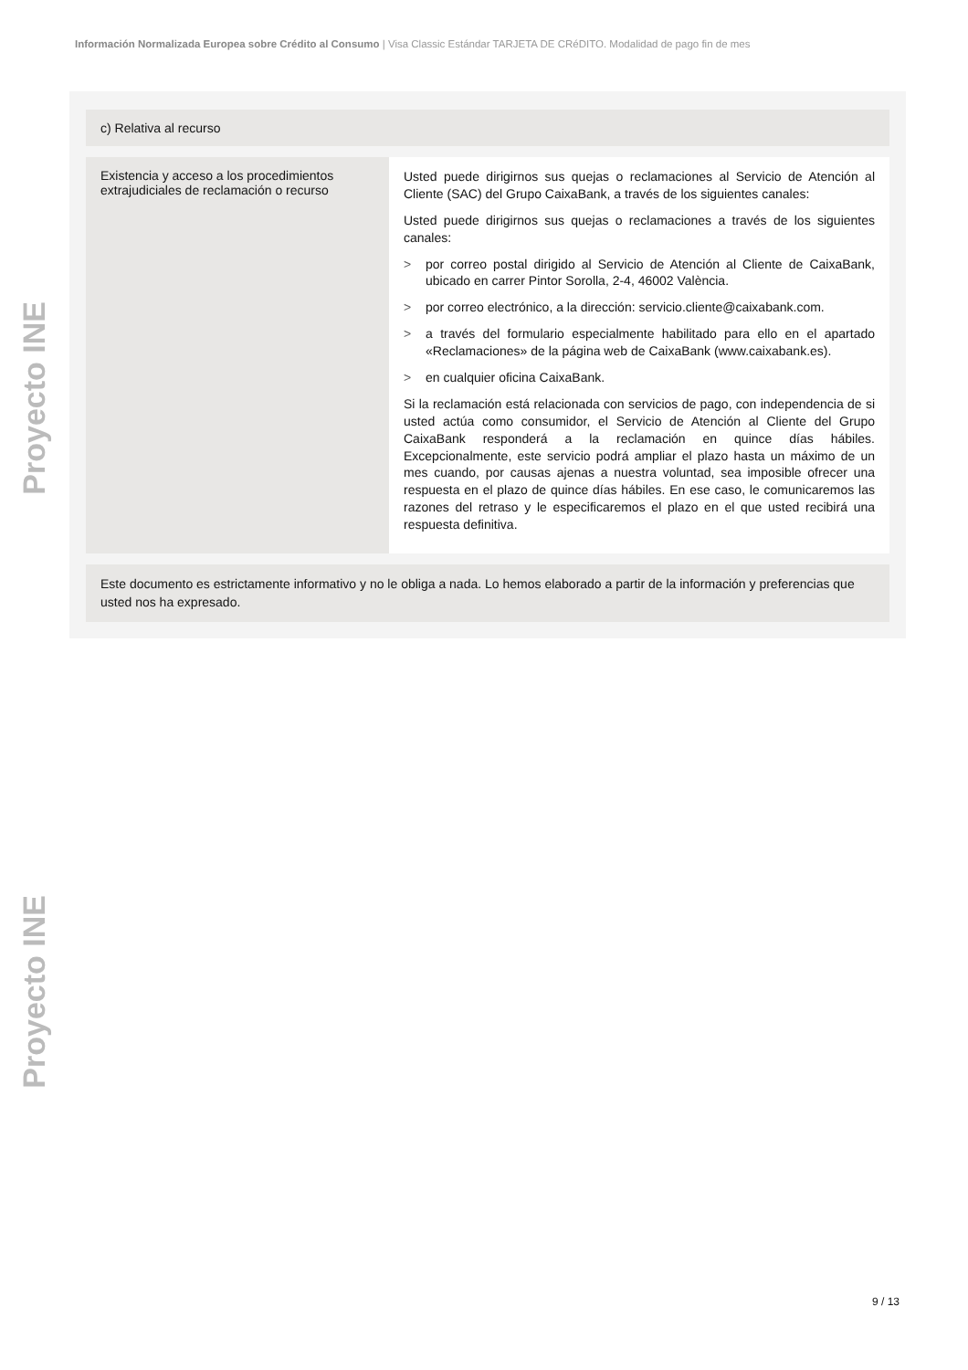Información Normalizada Europea sobre Crédito al Consumo | Visa Classic Estándar TARJETA DE CRéDITO. Modalidad de pago fin de mes
Proyecto INE
Proyecto INE
c) Relativa al recurso
| Existencia y acceso a los procedimientos extrajudiciales de reclamación o recurso | Usted puede dirigirnos sus quejas o reclamaciones al Servicio de Atención al Cliente (SAC) del Grupo CaixaBank, a través de los siguientes canales: Usted puede dirigirnos sus quejas o reclamaciones a través de los siguientes canales: > por correo postal dirigido al Servicio de Atención al Cliente de CaixaBank, ubicado en carrer Pintor Sorolla, 2-4, 46002 València. > por correo electrónico, a la dirección: servicio.cliente@caixabank.com. > a través del formulario especialmente habilitado para ello en el apartado «Reclamaciones» de la página web de CaixaBank (www.caixabank.es). > en cualquier oficina CaixaBank. Si la reclamación está relacionada con servicios de pago, con independencia de si usted actúa como consumidor, el Servicio de Atención al Cliente del Grupo CaixaBank responderá a la reclamación en quince días hábiles. Excepcionalmente, este servicio podrá ampliar el plazo hasta un máximo de un mes cuando, por causas ajenas a nuestra voluntad, sea imposible ofrecer una respuesta en el plazo de quince días hábiles. En ese caso, le comunicaremos las razones del retraso y le especificaremos el plazo en el que usted recibirá una respuesta definitiva. |
Este documento es estrictamente informativo y no le obliga a nada. Lo hemos elaborado a partir de la información y preferencias que usted nos ha expresado.
9 / 13